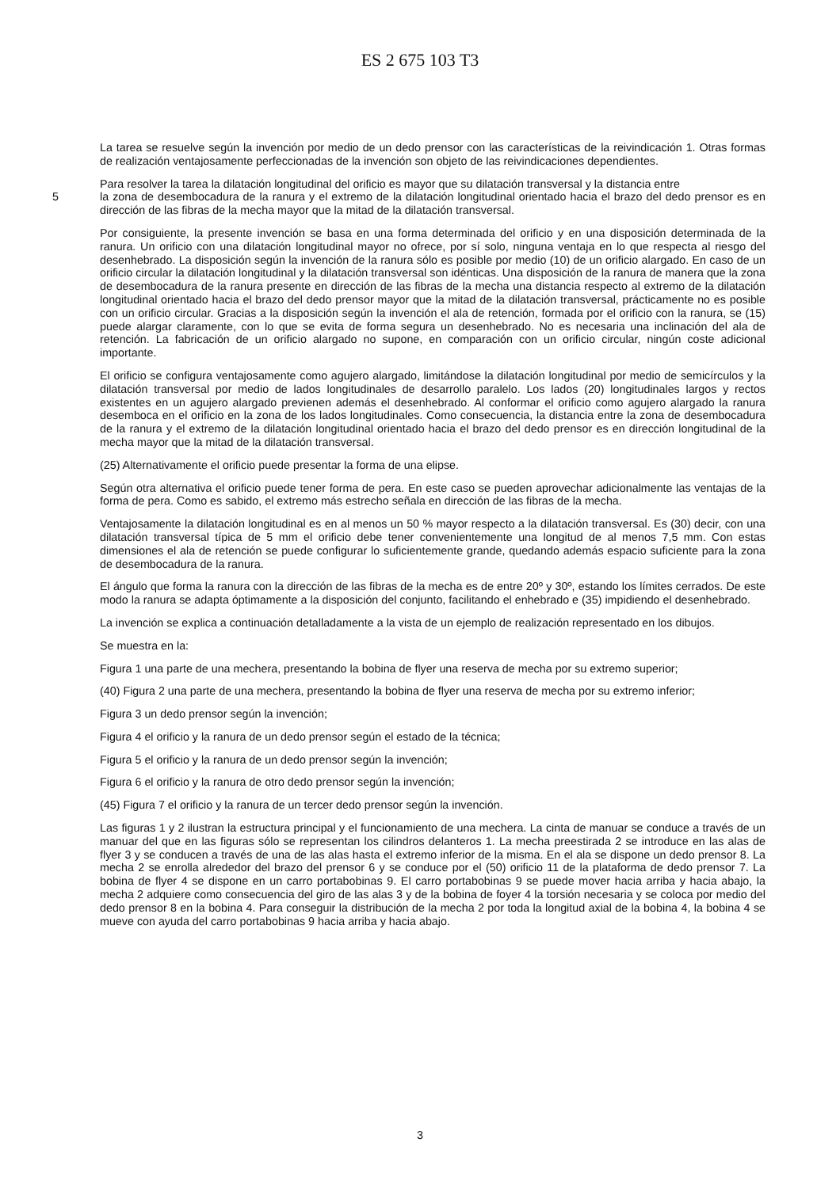ES 2 675 103 T3
La tarea se resuelve según la invención por medio de un dedo prensor con las características de la reivindicación 1. Otras formas de realización ventajosamente perfeccionadas de la invención son objeto de las reivindicaciones dependientes.
Para resolver la tarea la dilatación longitudinal del orificio es mayor que su dilatación transversal y la distancia entre
5 la zona de desembocadura de la ranura y el extremo de la dilatación longitudinal orientado hacia el brazo del dedo prensor es en dirección de las fibras de la mecha mayor que la mitad de la dilatación transversal.
Por consiguiente, la presente invención se basa en una forma determinada del orificio y en una disposición determinada de la ranura. Un orificio con una dilatación longitudinal mayor no ofrece, por sí solo, ninguna ventaja en lo que respecta al riesgo del desenhebrado. La disposición según la invención de la ranura sólo es posible por medio (10) de un orificio alargado. En caso de un orificio circular la dilatación longitudinal y la dilatación transversal son idénticas. Una disposición de la ranura de manera que la zona de desembocadura de la ranura presente en dirección de las fibras de la mecha una distancia respecto al extremo de la dilatación longitudinal orientado hacia el brazo del dedo prensor mayor que la mitad de la dilatación transversal, prácticamente no es posible con un orificio circular. Gracias a la disposición según la invención el ala de retención, formada por el orificio con la ranura, se (15) puede alargar claramente, con lo que se evita de forma segura un desenhebrado. No es necesaria una inclinación del ala de retención. La fabricación de un orificio alargado no supone, en comparación con un orificio circular, ningún coste adicional importante.
El orificio se configura ventajosamente como agujero alargado, limitándose la dilatación longitudinal por medio de semicírculos y la dilatación transversal por medio de lados longitudinales de desarrollo paralelo. Los lados (20) longitudinales largos y rectos existentes en un agujero alargado previenen además el desenhebrado. Al conformar el orificio como agujero alargado la ranura desemboca en el orificio en la zona de los lados longitudinales. Como consecuencia, la distancia entre la zona de desembocadura de la ranura y el extremo de la dilatación longitudinal orientado hacia el brazo del dedo prensor es en dirección longitudinal de la mecha mayor que la mitad de la dilatación transversal.
(25) Alternativamente el orificio puede presentar la forma de una elipse.
Según otra alternativa el orificio puede tener forma de pera. En este caso se pueden aprovechar adicionalmente las ventajas de la forma de pera. Como es sabido, el extremo más estrecho señala en dirección de las fibras de la mecha.
Ventajosamente la dilatación longitudinal es en al menos un 50 % mayor respecto a la dilatación transversal. Es (30) decir, con una dilatación transversal típica de 5 mm el orificio debe tener convenientemente una longitud de al menos 7,5 mm. Con estas dimensiones el ala de retención se puede configurar lo suficientemente grande, quedando además espacio suficiente para la zona de desembocadura de la ranura.
El ángulo que forma la ranura con la dirección de las fibras de la mecha es de entre 20º y 30º, estando los límites cerrados. De este modo la ranura se adapta óptimamente a la disposición del conjunto, facilitando el enhebrado e (35) impidiendo el desenhebrado.
La invención se explica a continuación detalladamente a la vista de un ejemplo de realización representado en los dibujos.
Se muestra en la:
Figura 1 una parte de una mechera, presentando la bobina de flyer una reserva de mecha por su extremo superior;
(40) Figura 2 una parte de una mechera, presentando la bobina de flyer una reserva de mecha por su extremo inferior;
Figura 3 un dedo prensor según la invención;
Figura 4 el orificio y la ranura de un dedo prensor según el estado de la técnica;
Figura 5 el orificio y la ranura de un dedo prensor según la invención;
Figura 6 el orificio y la ranura de otro dedo prensor según la invención;
(45) Figura 7 el orificio y la ranura de un tercer dedo prensor según la invención.
Las figuras 1 y 2 ilustran la estructura principal y el funcionamiento de una mechera. La cinta de manuar se conduce a través de un manuar del que en las figuras sólo se representan los cilindros delanteros 1. La mecha preestirada 2 se introduce en las alas de flyer 3 y se conducen a través de una de las alas hasta el extremo inferior de la misma. En el ala se dispone un dedo prensor 8. La mecha 2 se enrolla alrededor del brazo del prensor 6 y se conduce por el (50) orificio 11 de la plataforma de dedo prensor 7. La bobina de flyer 4 se dispone en un carro portabobinas 9. El carro portabobinas 9 se puede mover hacia arriba y hacia abajo, la mecha 2 adquiere como consecuencia del giro de las alas 3 y de la bobina de foyer 4 la torsión necesaria y se coloca por medio del dedo prensor 8 en la bobina 4. Para conseguir la distribución de la mecha 2 por toda la longitud axial de la bobina 4, la bobina 4 se mueve con ayuda del carro portabobinas 9 hacia arriba y hacia abajo.
3